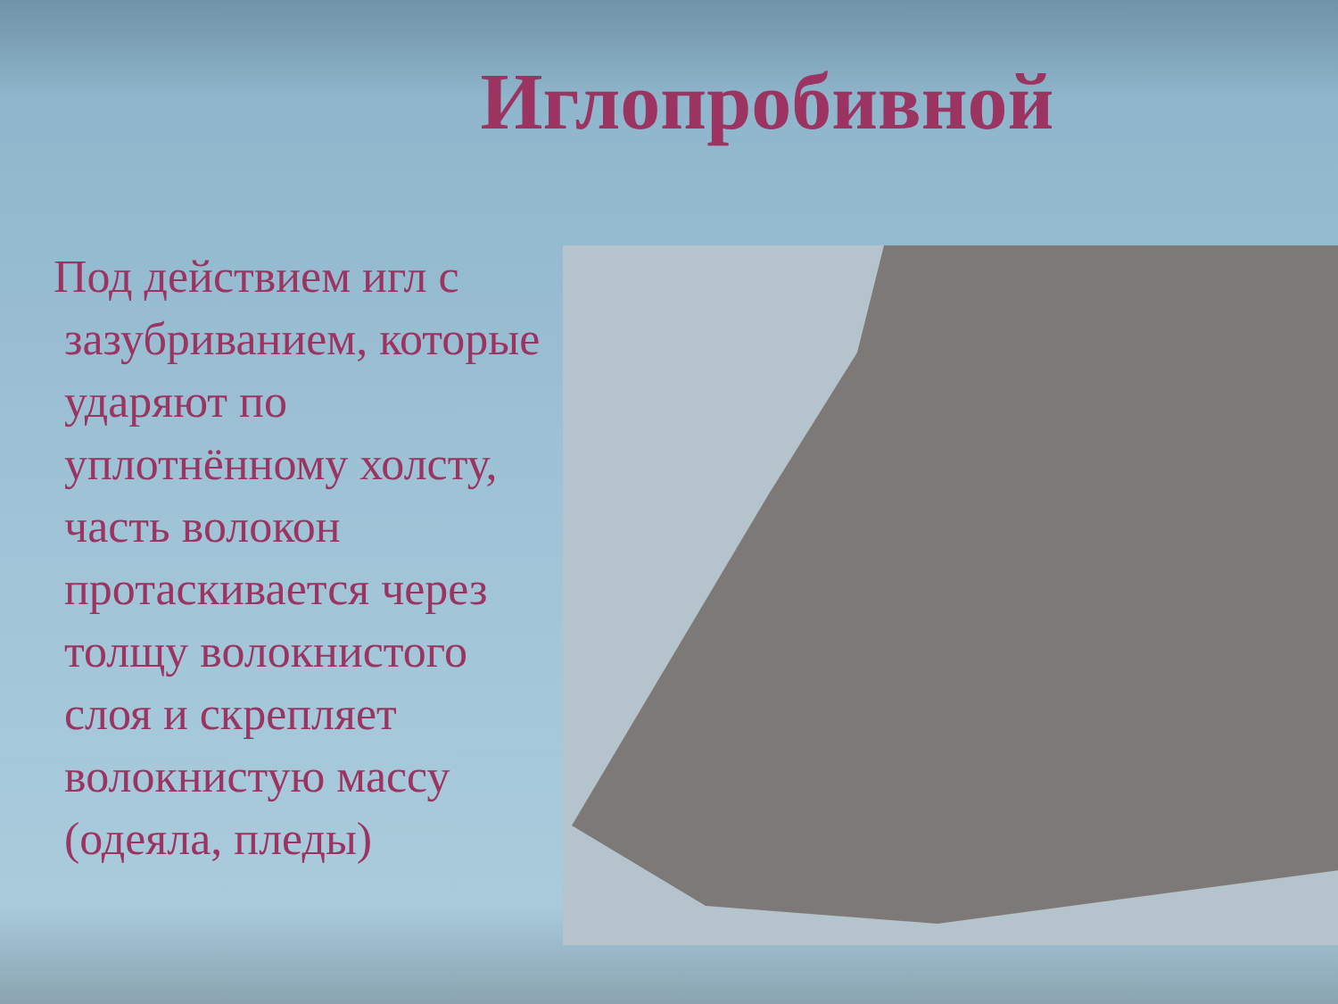Иглопробивной
Под действием игл с зазубриванием, которые ударяют по уплотнённому холсту, часть волокон протаскивается через толщу волокнистого слоя и скрепляет волокнистую массу (одеяла, пледы)